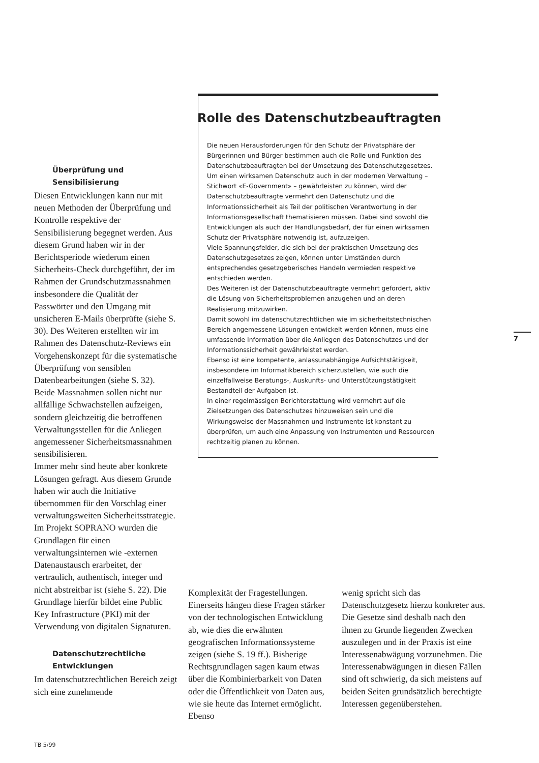Rolle des Datenschutzbeauftragten
Die neuen Herausforderungen für den Schutz der Privatsphäre der Bürgerinnen und Bürger bestimmen auch die Rolle und Funktion des Datenschutzbeauftragten bei der Umsetzung des Datenschutzgesetzes. Um einen wirksamen Datenschutz auch in der modernen Verwaltung – Stichwort «E-Government» – gewährleisten zu können, wird der Datenschutzbeauftragte vermehrt den Datenschutz und die Informationssicherheit als Teil der politischen Verantwortung in der Informationsgesellschaft thematisieren müssen. Dabei sind sowohl die Entwicklungen als auch der Handlungsbedarf, der für einen wirksamen Schutz der Privatsphäre notwendig ist, aufzuzeigen.
Viele Spannungsfelder, die sich bei der praktischen Umsetzung des Datenschutzgesetzes zeigen, können unter Umständen durch entsprechendes gesetzgeberisches Handeln vermieden respektive entschieden werden.
Des Weiteren ist der Datenschutzbeauftragte vermehrt gefordert, aktiv die Lösung von Sicherheitsproblemen anzugehen und an deren Realisierung mitzuwirken.
Damit sowohl im datenschutzrechtlichen wie im sicherheitstechnischen Bereich angemessene Lösungen entwickelt werden können, muss eine umfassende Information über die Anliegen des Datenschutzes und der Informationssicherheit gewährleistet werden.
Ebenso ist eine kompetente, anlassunabhängige Aufsichtstätigkeit, insbesondere im Informatikbereich sicherzustellen, wie auch die einzelfallweise Beratungs-, Auskunfts- und Unterstützungstätigkeit Bestandteil der Aufgaben ist.
In einer regelmässigen Berichterstattung wird vermehrt auf die Zielsetzungen des Datenschutzes hinzuweisen sein und die Wirkungsweise der Massnahmen und Instrumente ist konstant zu überprüfen, um auch eine Anpassung von Instrumenten und Ressourcen rechtzeitig planen zu können.
Überprüfung und Sensibilisierung
Diesen Entwicklungen kann nur mit neuen Methoden der Überprüfung und Kontrolle respektive der Sensibilisierung begegnet werden. Aus diesem Grund haben wir in der Berichtsperiode wiederum einen Sicherheits-Check durchgeführt, der im Rahmen der Grundschutzmassnahmen insbesondere die Qualität der Passwörter und den Umgang mit unsicheren E-Mails überprüfte (siehe S. 30). Des Weiteren erstellten wir im Rahmen des Datenschutz-Reviews ein Vorgehenskonzept für die systematische Überprüfung von sensiblen Datenbearbeitungen (siehe S. 32). Beide Massnahmen sollen nicht nur allfällige Schwachstellen aufzeigen, sondern gleichzeitig die betroffenen Verwaltungsstellen für die Anliegen angemessener Sicherheitsmassnahmen sensibilisieren.
Immer mehr sind heute aber konkrete Lösungen gefragt. Aus diesem Grunde haben wir auch die Initiative übernommen für den Vorschlag einer verwaltungsweiten Sicherheitsstrategie. Im Projekt SOPRANO wurden die Grundlagen für einen verwaltungsinternen wie -externen Datenaustausch erarbeitet, der vertraulich, authentisch, integer und nicht abstreitbar ist (siehe S. 22). Die Grundlage hierfür bildet eine Public Key Infrastructure (PKI) mit der Verwendung von digitalen Signaturen.
Datenschutzrechtliche Entwicklungen
Im datenschutzrechtlichen Bereich zeigt sich eine zunehmende
Komplexität der Fragestellungen. Einerseits hängen diese Fragen stärker von der technologischen Entwicklung ab, wie dies die erwähnten geografischen Informationssysteme zeigen (siehe S. 19 ff.). Bisherige Rechtsgrundlagen sagen kaum etwas über die Kombinierbarkeit von Daten oder die Öffentlichkeit von Daten aus, wie sie heute das Internet ermöglicht. Ebenso
wenig spricht sich das Datenschutzgesetz hierzu konkreter aus. Die Gesetze sind deshalb nach den ihnen zu Grunde liegenden Zwecken auszulegen und in der Praxis ist eine Interessenabwägung vorzunehmen. Die Interessenabwägungen in diesen Fällen sind oft schwierig, da sich meistens auf beiden Seiten grundsätzlich berechtigte Interessen gegenüberstehen.
7
TB 5/99